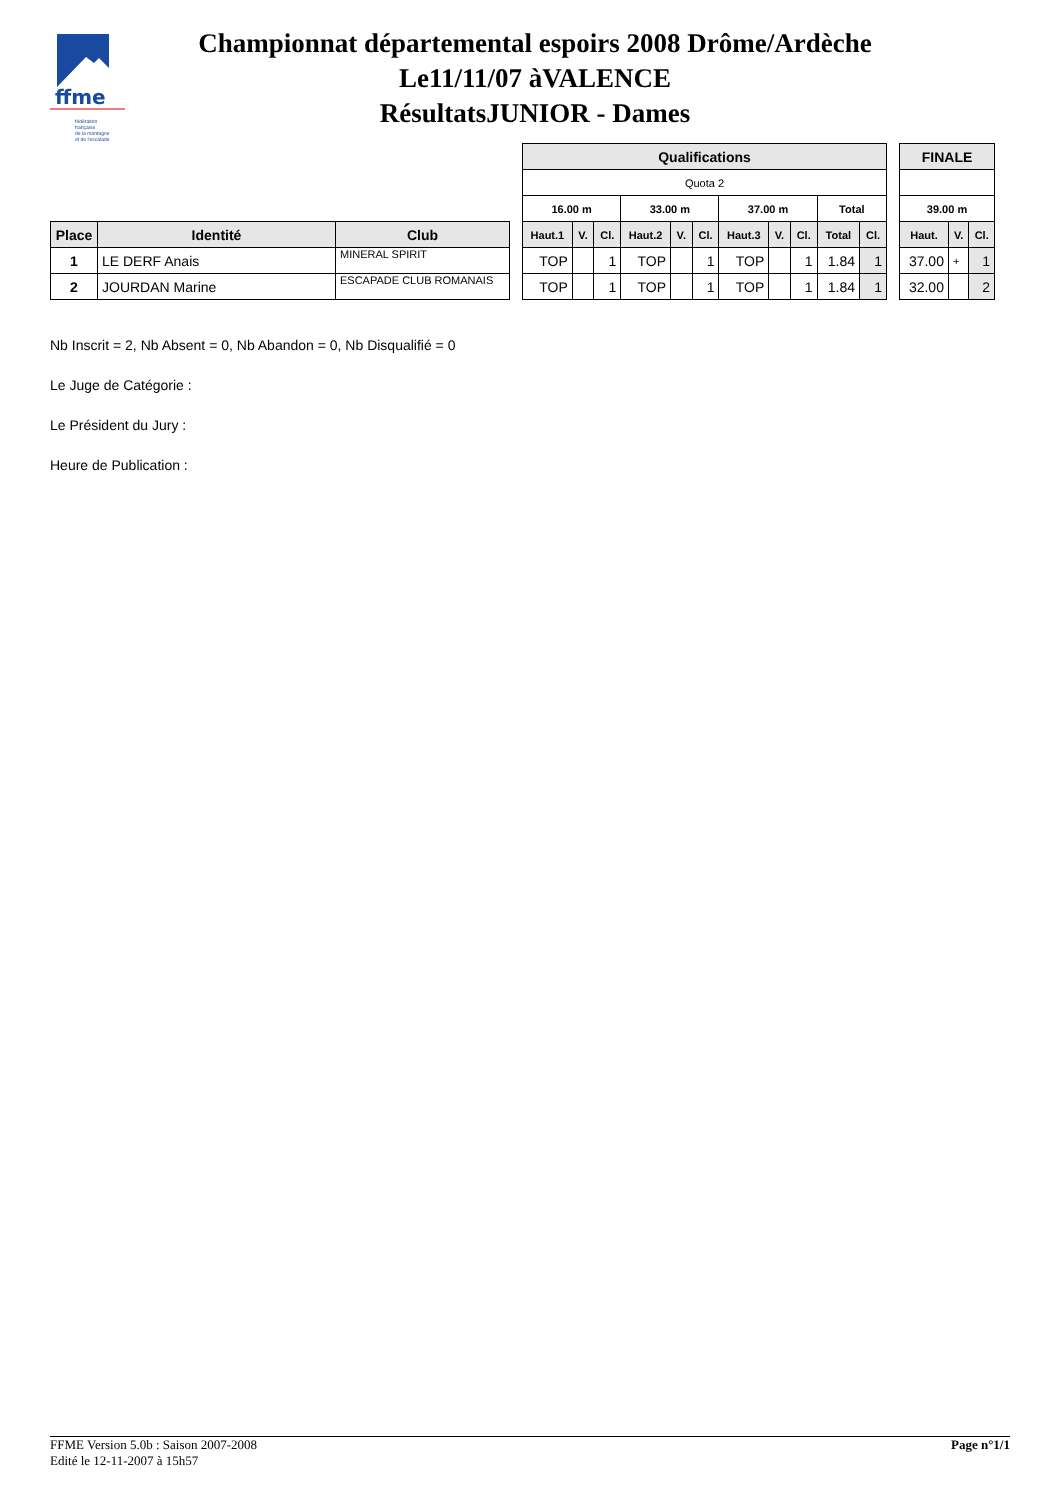ffme
fédération
française
de la montagne
et de l'escalade
Championnat départemental espoirs 2008 Drôme/Ardèche
Le11/11/07 àVALENCE
RésultatsJUNIOR - Dames
| Place | Identité | Club |
| --- | --- | --- |
| 1 | LE DERF Anais | MINERAL SPIRIT |
| 2 | JOURDAN Marine | ESCAPADE CLUB ROMANAIS |
| Qualifications | | | | | | | | | | |
| --- | --- | --- | --- | --- | --- | --- | --- | --- | --- | --- |
| Quota 2 | | | | | | | | | | |
| 16.00 m | | | 33.00 m | | | 37.00 m | | | Total | |
| Haut.1 | V. | Cl. | Haut.2 | V. | Cl. | Haut.3 | V. | Cl. | Total | Cl. |
| TOP | | 1 | TOP | | 1 | TOP | | 1 | 1.84 | 1 |
| TOP | | 1 | TOP | | 1 | TOP | | 1 | 1.84 | 1 |
| FINALE | | |
| --- | --- | --- |
| 39.00 m | | |
| Haut. | V. | Cl. |
| 37.00 | + | 1 |
| 32.00 | | 2 |
Nb Inscrit = 2, Nb Absent = 0, Nb Abandon = 0, Nb Disqualifié = 0
Le Juge de Catégorie :
Le Président du Jury :
Heure de Publication :
FFME Version 5.0b : Saison 2007-2008
Edité le 12-11-2007 à 15h57
Page n°1/1